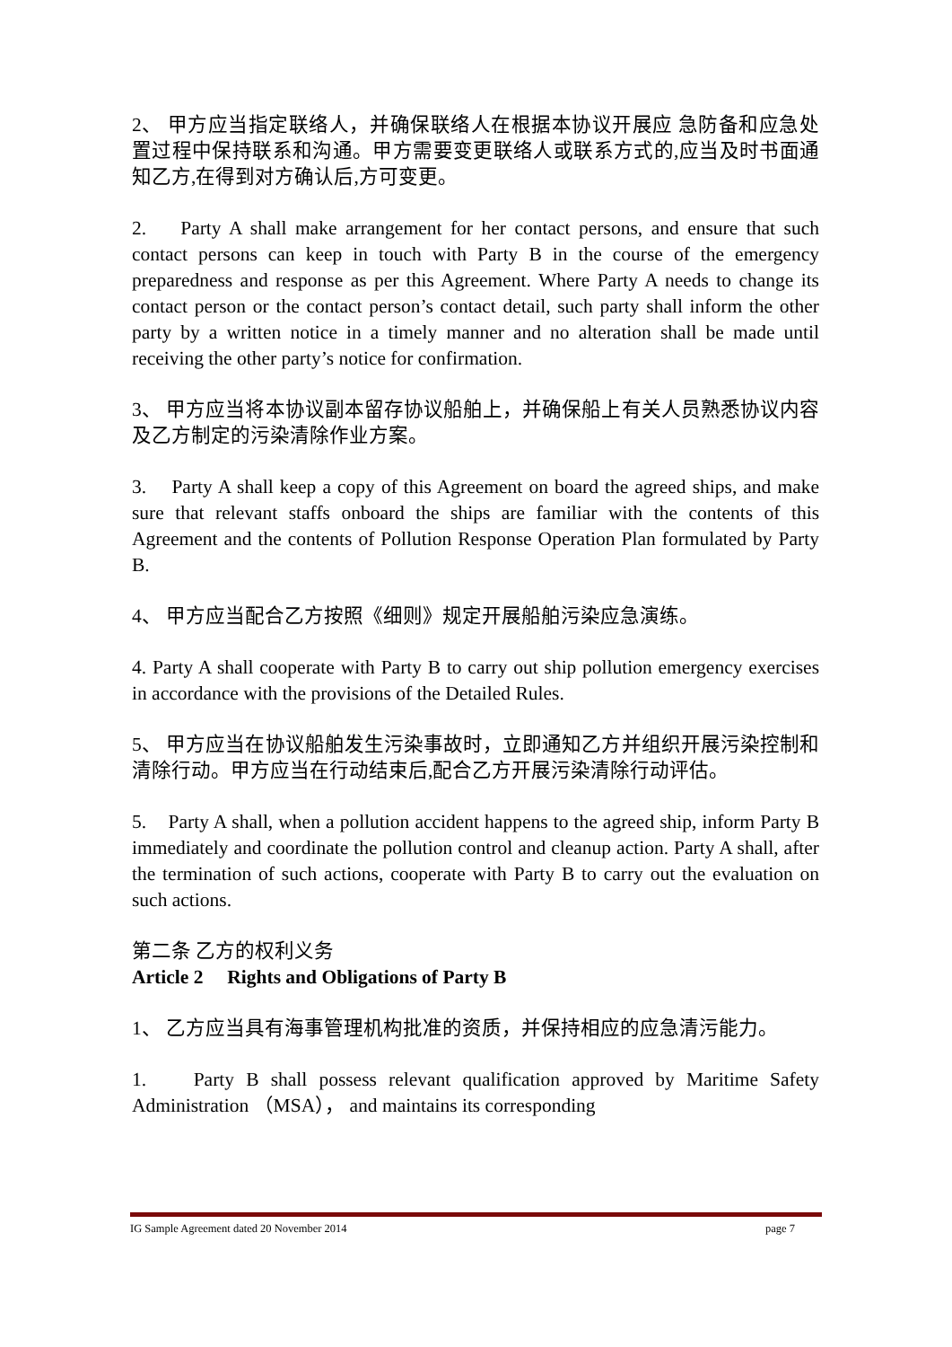2、 甲方应当指定联络人，并确保联络人在根据本协议开展应 急防备和应急处置过程中保持联系和沟通。甲方需要变更联络人或联系方式的,应当及时书面通知乙方,在得到对方确认后,方可变更。
2. Party A shall make arrangement for her contact persons, and ensure that such contact persons can keep in touch with Party B in the course of the emergency preparedness and response as per this Agreement. Where Party A needs to change its contact person or the contact person’s contact detail, such party shall inform the other party by a written notice in a timely manner and no alteration shall be made until receiving the other party’s notice for confirmation.
3、 甲方应当将本协议副本留存协议船舶上，并确保船上有关人员熟悉协议内容及乙方制定的污染清除作业方案。
3. Party A shall keep a copy of this Agreement on board the agreed ships, and make sure that relevant staffs onboard the ships are familiar with the contents of this Agreement and the contents of Pollution Response Operation Plan formulated by Party B.
4、 甲方应当配合乙方按照《细则》规定开展船舶污染应急演练。
4. Party A shall cooperate with Party B to carry out ship pollution emergency exercises in accordance with the provisions of the Detailed Rules.
5、 甲方应当在协议船舶发生污染事故时，立即通知乙方并组织开展污染控制和清除行动。甲方应当在行动结束后,配合乙方开展污染清除行动评估。
5. Party A shall, when a pollution accident happens to the agreed ship, inform Party B immediately and coordinate the pollution control and cleanup action. Party A shall, after the termination of such actions, cooperate with Party B to carry out the evaluation on such actions.
第二条 乙方的权利义务
Article 2 Rights and Obligations of Party B
1、 乙方应当具有海事管理机构批准的资质，并保持相应的应急清污能力。
1. Party B shall possess relevant qualification approved by Maritime Safety Administration （MSA）， and maintains its corresponding
IG Sample Agreement dated 20 November 2014 page 7